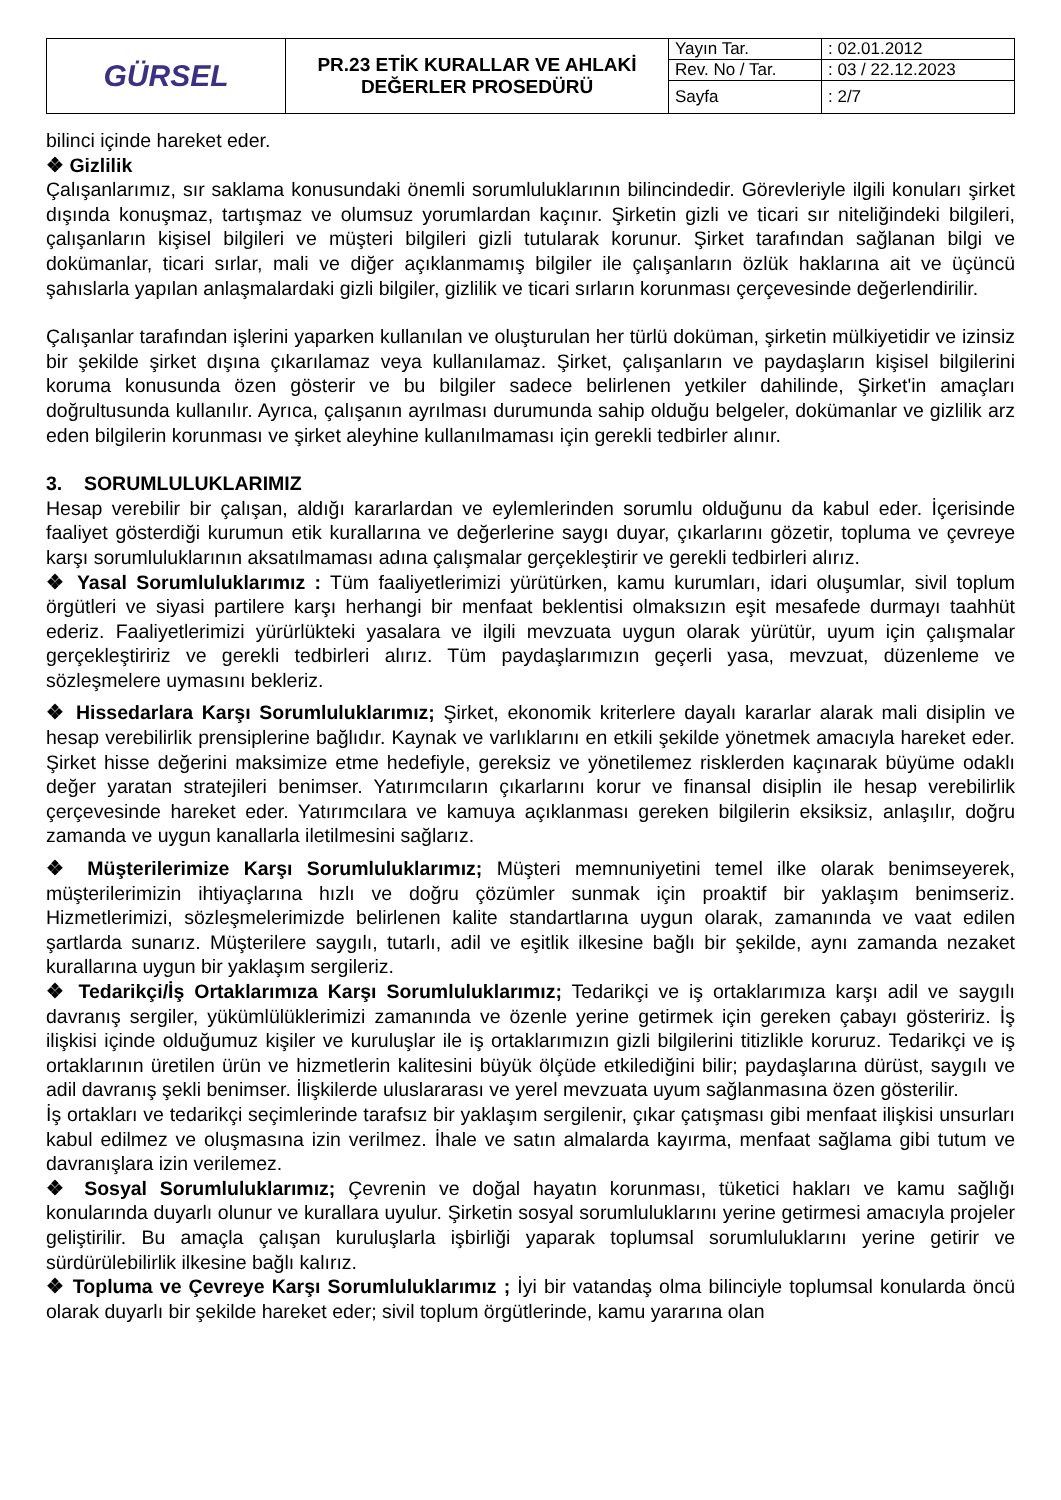| GÜRSEL | PR.23 ETİK KURALLAR VE AHLAKİ DEĞERLER PROSEDÜRÜ | Yayın Tar. | : 02.01.2012 |
| | | Rev. No / Tar. | : 03 / 22.12.2023 |
| | | Sayfa | : 2/7 |
bilinci içinde hareket eder.
❖ Gizlilik
Çalışanlarımız, sır saklama konusundaki önemli sorumluluklarının bilincindedir. Görevleriyle ilgili konuları şirket dışında konuşmaz, tartışmaz ve olumsuz yorumlardan kaçınır. Şirketin gizli ve ticari sır niteliğindeki bilgileri, çalışanların kişisel bilgileri ve müşteri bilgileri gizli tutularak korunur. Şirket tarafından sağlanan bilgi ve dokümanlar, ticari sırlar, mali ve diğer açıklanmamış bilgiler ile çalışanların özlük haklarına ait ve üçüncü şahıslarla yapılan anlaşmalardaki gizli bilgiler, gizlilik ve ticari sırların korunması çerçevesinde değerlendirilir.
Çalışanlar tarafından işlerini yaparken kullanılan ve oluşturulan her türlü doküman, şirketin mülkiyetidir ve izinsiz bir şekilde şirket dışına çıkarılamaz veya kullanılamaz. Şirket, çalışanların ve paydaşların kişisel bilgilerini koruma konusunda özen gösterir ve bu bilgiler sadece belirlenen yetkiler dahilinde, Şirket'in amaçları doğrultusunda kullanılır. Ayrıca, çalışanın ayrılması durumunda sahip olduğu belgeler, dokümanlar ve gizlilik arz eden bilgilerin korunması ve şirket aleyhine kullanılmaması için gerekli tedbirler alınır.
3. SORUMLULUKLARIMIZ
Hesap verebilir bir çalışan, aldığı kararlardan ve eylemlerinden sorumlu olduğunu da kabul eder. İçerisinde faaliyet gösterdiği kurumun etik kurallarına ve değerlerine saygı duyar, çıkarlarını gözetir, topluma ve çevreye karşı sorumluluklarının aksatılmaması adına çalışmalar gerçekleştirir ve gerekli tedbirleri alırız.
❖ Yasal Sorumluluklarımız : Tüm faaliyetlerimizi yürütürken, kamu kurumları, idari oluşumlar, sivil toplum örgütleri ve siyasi partilere karşı herhangi bir menfaat beklentisi olmaksızın eşit mesafede durmayı taahhüt ederiz. Faaliyetlerimizi yürürlükteki yasalara ve ilgili mevzuata uygun olarak yürütür, uyum için çalışmalar gerçekleştiririz ve gerekli tedbirleri alırız. Tüm paydaşlarımızın geçerli yasa, mevzuat, düzenleme ve sözleşmelere uymasını bekleriz.
❖ Hissedarlara Karşı Sorumluluklarımız; Şirket, ekonomik kriterlere dayalı kararlar alarak mali disiplin ve hesap verebilirlik prensiplerine bağlıdır. Kaynak ve varlıklarını en etkili şekilde yönetmek amacıyla hareket eder. Şirket hisse değerini maksimize etme hedefiyle, gereksiz ve yönetilemez risklerden kaçınarak büyüme odaklı değer yaratan stratejileri benimser. Yatırımcıların çıkarlarını korur ve finansal disiplin ile hesap verebilirlik çerçevesinde hareket eder. Yatırımcılara ve kamuya açıklanması gereken bilgilerin eksiksiz, anlaşılır, doğru zamanda ve uygun kanallarla iletilmesini sağlarız.
❖ Müşterilerimize Karşı Sorumluluklarımız; Müşteri memnuniyetini temel ilke olarak benimseyerek, müşterilerimizin ihtiyaçlarına hızlı ve doğru çözümler sunmak için proaktif bir yaklaşım benimseriz. Hizmetlerimizi, sözleşmelerimizde belirlenen kalite standartlarına uygun olarak, zamanında ve vaat edilen şartlarda sunarız. Müşterilere saygılı, tutarlı, adil ve eşitlik ilkesine bağlı bir şekilde, aynı zamanda nezaket kurallarına uygun bir yaklaşım sergileriz.
❖ Tedarikçi/İş Ortaklarımıza Karşı Sorumluluklarımız; Tedarikçi ve iş ortaklarımıza karşı adil ve saygılı davranış sergiler, yükümlülüklerimizi zamanında ve özenle yerine getirmek için gereken çabayı gösteririz. İş ilişkisi içinde olduğumuz kişiler ve kuruluşlar ile iş ortaklarımızın gizli bilgilerini titizlikle koruruz. Tedarikçi ve iş ortaklarının üretilen ürün ve hizmetlerin kalitesini büyük ölçüde etkilediğini bilir; paydaşlarına dürüst, saygılı ve adil davranış şekli benimser. İlişkilerde uluslararası ve yerel mevzuata uyum sağlanmasına özen gösterilir.
İş ortakları ve tedarikçi seçimlerinde tarafsız bir yaklaşım sergilenir, çıkar çatışması gibi menfaat ilişkisi unsurları kabul edilmez ve oluşmasına izin verilmez. İhale ve satın almalarda kayırma, menfaat sağlama gibi tutum ve davranışlara izin verilemez.
❖ Sosyal Sorumluluklarımız; Çevrenin ve doğal hayatın korunması, tüketici hakları ve kamu sağlığı konularında duyarlı olunur ve kurallara uyulur. Şirketin sosyal sorumluluklarını yerine getirmesi amacıyla projeler geliştirilir. Bu amaçla çalışan kuruluşlarla işbirliği yaparak toplumsal sorumluluklarını yerine getirir ve sürdürülebilirlik ilkesine bağlı kalırız.
❖ Topluma ve Çevreye Karşı Sorumluluklarımız ; İyi bir vatandaş olma bilinciyle toplumsal konularda öncü olarak duyarlı bir şekilde hareket eder; sivil toplum örgütlerinde, kamu yararına olan